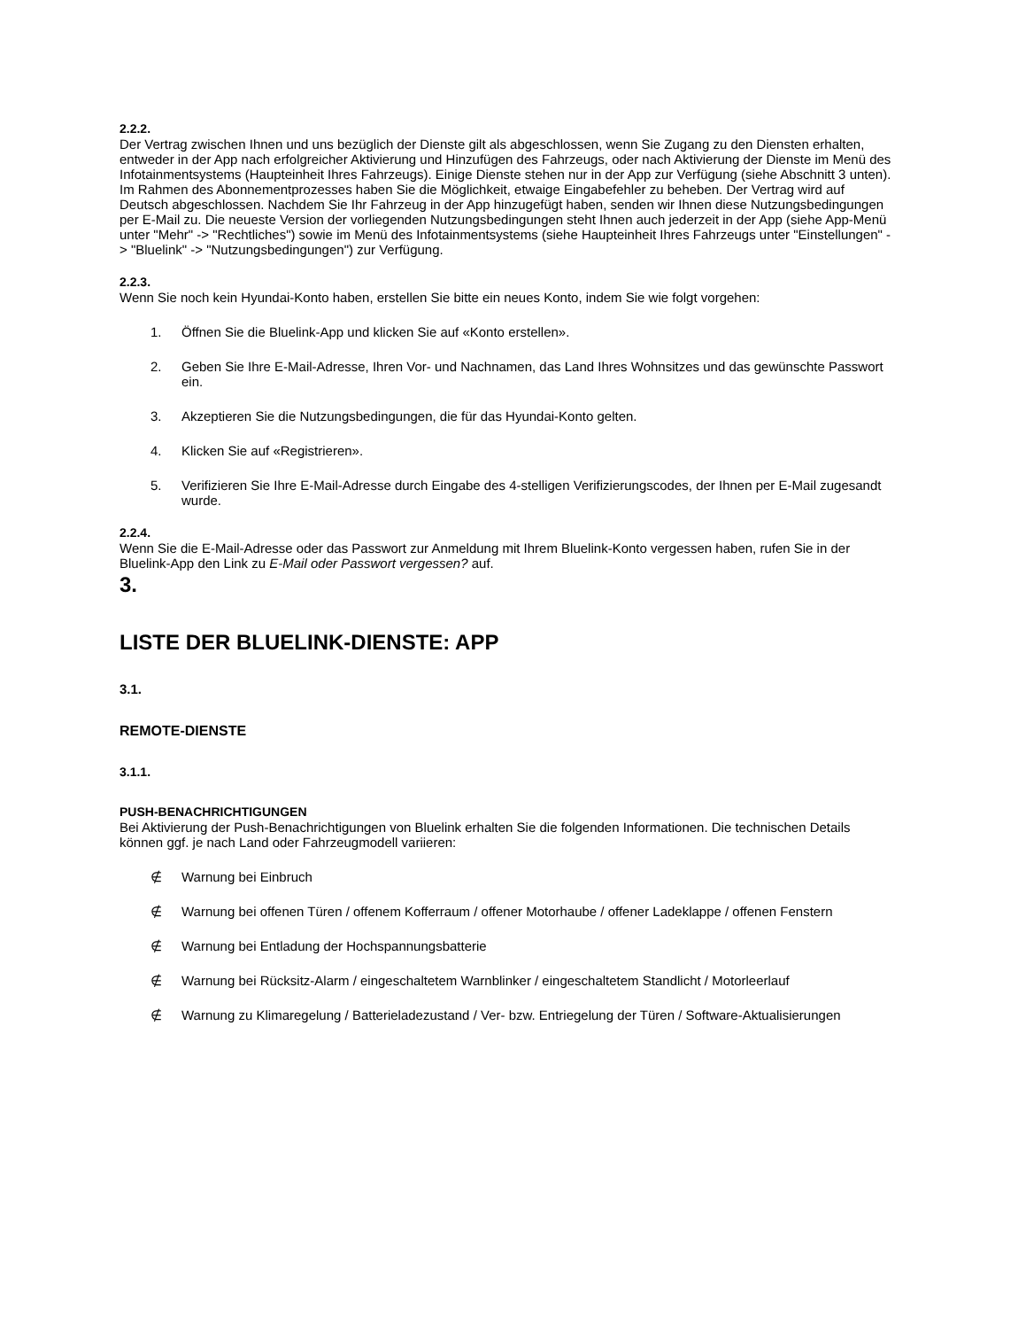2.2.2.
Der Vertrag zwischen Ihnen und uns bezüglich der Dienste gilt als abgeschlossen, wenn Sie Zugang zu den Diensten erhalten, entweder in der App nach erfolgreicher Aktivierung und Hinzufügen des Fahrzeugs, oder nach Aktivierung der Dienste im Menü des Infotainmentsystems (Haupteinheit Ihres Fahrzeugs). Einige Dienste stehen nur in der App zur Verfügung (siehe Abschnitt 3 unten). Im Rahmen des Abonnementprozesses haben Sie die Möglichkeit, etwaige Eingabefehler zu beheben. Der Vertrag wird auf Deutsch abgeschlossen. Nachdem Sie Ihr Fahrzeug in der App hinzugefügt haben, senden wir Ihnen diese Nutzungsbedingungen per E-Mail zu. Die neueste Version der vorliegenden Nutzungsbedingungen steht Ihnen auch jederzeit in der App (siehe App-Menü unter "Mehr" -> "Rechtliches") sowie im Menü des Infotainmentsystems (siehe Haupteinheit Ihres Fahrzeugs unter "Einstellungen" -> "Bluelink" -> "Nutzungsbedingungen") zur Verfügung.
2.2.3.
Wenn Sie noch kein Hyundai-Konto haben, erstellen Sie bitte ein neues Konto, indem Sie wie folgt vorgehen:
1. Öffnen Sie die Bluelink-App und klicken Sie auf «Konto erstellen».
2. Geben Sie Ihre E-Mail-Adresse, Ihren Vor- und Nachnamen, das Land Ihres Wohnsitzes und das gewünschte Passwort ein.
3. Akzeptieren Sie die Nutzungsbedingungen, die für das Hyundai-Konto gelten.
4. Klicken Sie auf «Registrieren».
5. Verifizieren Sie Ihre E-Mail-Adresse durch Eingabe des 4-stelligen Verifizierungscodes, der Ihnen per E-Mail zugesandt wurde.
2.2.4.
Wenn Sie die E-Mail-Adresse oder das Passwort zur Anmeldung mit Ihrem Bluelink-Konto vergessen haben, rufen Sie in der Bluelink-App den Link zu E-Mail oder Passwort vergessen? auf.
3.
LISTE DER BLUELINK-DIENSTE: APP
3.1.
REMOTE-DIENSTE
3.1.1.
PUSH-BENACHRICHTIGUNGEN
Bei Aktivierung der Push-Benachrichtigungen von Bluelink erhalten Sie die folgenden Informationen. Die technischen Details können ggf. je nach Land oder Fahrzeugmodell variieren:
∉ Warnung bei Einbruch
∉ Warnung bei offenen Türen / offenem Kofferraum / offener Motorhaube / offener Ladeklappe / offenen Fenstern
∉ Warnung bei Entladung der Hochspannungsbatterie
∉ Warnung bei Rücksitz-Alarm / eingeschaltetem Warnblinker / eingeschaltetem Standlicht / Motorleerlauf
∉ Warnung zu Klimaregelung / Batterieladezustand / Ver- bzw. Entriegelung der Türen / Software-Aktualisierungen